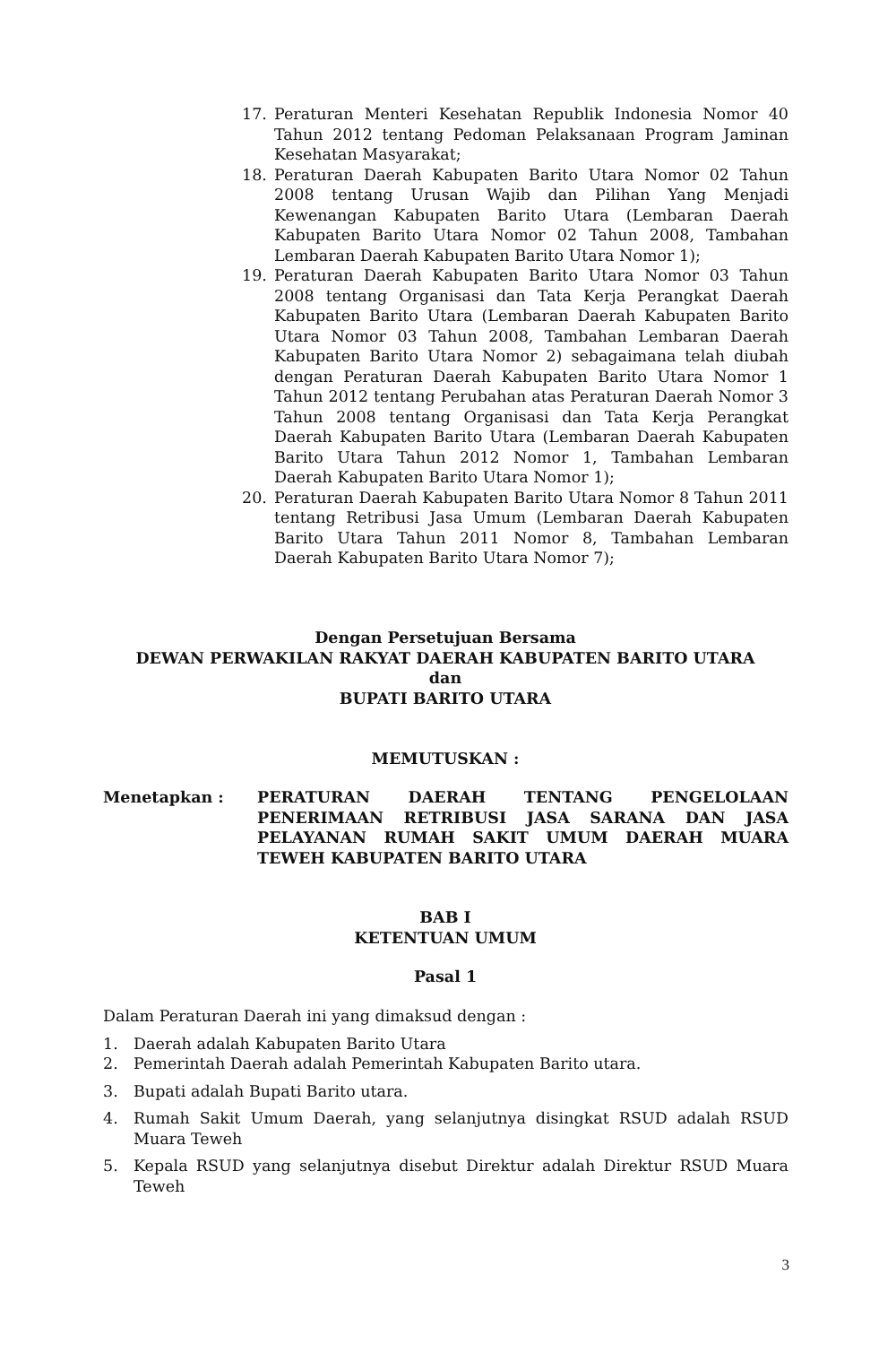17. Peraturan Menteri Kesehatan Republik Indonesia Nomor 40 Tahun 2012 tentang Pedoman Pelaksanaan Program Jaminan Kesehatan Masyarakat;
18. Peraturan Daerah Kabupaten Barito Utara Nomor 02 Tahun 2008 tentang Urusan Wajib dan Pilihan Yang Menjadi Kewenangan Kabupaten Barito Utara (Lembaran Daerah Kabupaten Barito Utara Nomor 02 Tahun 2008, Tambahan Lembaran Daerah Kabupaten Barito Utara Nomor 1);
19. Peraturan Daerah Kabupaten Barito Utara Nomor 03 Tahun 2008 tentang Organisasi dan Tata Kerja Perangkat Daerah Kabupaten Barito Utara (Lembaran Daerah Kabupaten Barito Utara Nomor 03 Tahun 2008, Tambahan Lembaran Daerah Kabupaten Barito Utara Nomor 2) sebagaimana telah diubah dengan Peraturan Daerah Kabupaten Barito Utara Nomor 1 Tahun 2012 tentang Perubahan atas Peraturan Daerah Nomor 3 Tahun 2008 tentang Organisasi dan Tata Kerja Perangkat Daerah Kabupaten Barito Utara (Lembaran Daerah Kabupaten Barito Utara Tahun 2012 Nomor 1, Tambahan Lembaran Daerah Kabupaten Barito Utara Nomor 1);
20. Peraturan Daerah Kabupaten Barito Utara Nomor 8 Tahun 2011 tentang Retribusi Jasa Umum (Lembaran Daerah Kabupaten Barito Utara Tahun 2011 Nomor 8, Tambahan Lembaran Daerah Kabupaten Barito Utara Nomor 7);
Dengan Persetujuan Bersama
DEWAN PERWAKILAN RAKYAT DAERAH KABUPATEN BARITO UTARA
dan
BUPATI BARITO UTARA
MEMUTUSKAN :
Menetapkan : PERATURAN DAERAH TENTANG PENGELOLAAN PENERIMAAN RETRIBUSI JASA SARANA DAN JASA PELAYANAN RUMAH SAKIT UMUM DAERAH MUARA TEWEH KABUPATEN BARITO UTARA
BAB I
KETENTUAN UMUM
Pasal 1
Dalam Peraturan Daerah ini yang dimaksud dengan :
1. Daerah adalah Kabupaten Barito Utara
2. Pemerintah Daerah adalah Pemerintah Kabupaten Barito utara.
3. Bupati adalah Bupati Barito utara.
4. Rumah Sakit Umum Daerah, yang selanjutnya disingkat RSUD adalah RSUD Muara Teweh
5. Kepala RSUD yang selanjutnya disebut Direktur adalah Direktur RSUD Muara Teweh
3